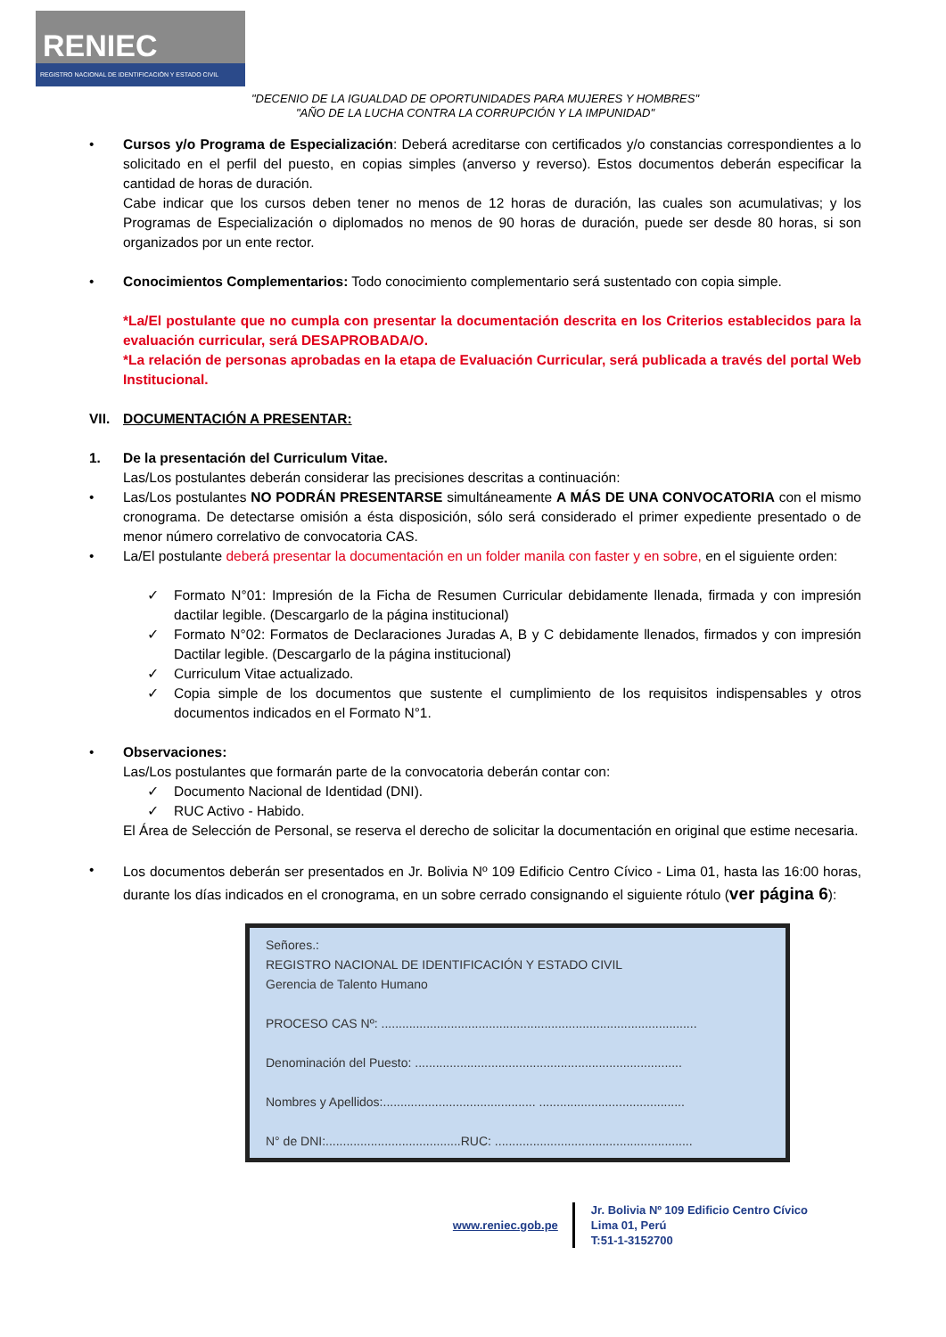RENIEC
REGISTRO NACIONAL DE IDENTIFICACIÓN Y ESTADO CIVIL
"DECENIO DE LA IGUALDAD DE OPORTUNIDADES PARA MUJERES Y HOMBRES"
"AÑO DE LA LUCHA CONTRA LA CORRUPCIÓN Y LA IMPUNIDAD"
• Cursos y/o Programa de Especialización: Deberá acreditarse con certificados y/o constancias correspondientes a lo solicitado en el perfil del puesto, en copias simples (anverso y reverso). Estos documentos deberán especificar la cantidad de horas de duración.
Cabe indicar que los cursos deben tener no menos de 12 horas de duración, las cuales son acumulativas; y los Programas de Especialización o diplomados no menos de 90 horas de duración, puede ser desde 80 horas, si son organizados por un ente rector.
• Conocimientos Complementarios: Todo conocimiento complementario será sustentado con copia simple.
*La/El postulante que no cumpla con presentar la documentación descrita en los Criterios establecidos para la evaluación curricular, será DESAPROBADA/O.
*La relación de personas aprobadas en la etapa de Evaluación Curricular, será publicada a través del portal Web Institucional.
VII. DOCUMENTACIÓN A PRESENTAR:
1. De la presentación del Curriculum Vitae.
Las/Los postulantes deberán considerar las precisiones descritas a continuación:
• Las/Los postulantes NO PODRÁN PRESENTARSE simultáneamente A MÁS DE UNA CONVOCATORIA con el mismo cronograma. De detectarse omisión a ésta disposición, sólo será considerado el primer expediente presentado o de menor número correlativo de convocatoria CAS.
• La/El postulante deberá presentar la documentación en un folder manila con faster y en sobre, en el siguiente orden:
✓ Formato N°01: Impresión de la Ficha de Resumen Curricular debidamente llenada, firmada y con impresión dactilar legible. (Descargarlo de la página institucional)
✓ Formato N°02: Formatos de Declaraciones Juradas A, B y C debidamente llenados, firmados y con impresión Dactilar legible. (Descargarlo de la página institucional)
✓ Curriculum Vitae actualizado.
✓ Copia simple de los documentos que sustente el cumplimiento de los requisitos indispensables y otros documentos indicados en el Formato N°1.
• Observaciones:
Las/Los postulantes que formarán parte de la convocatoria deberán contar con:
✓ Documento Nacional de Identidad (DNI).
✓ RUC Activo - Habido.
El Área de Selección de Personal, se reserva el derecho de solicitar la documentación en original que estime necesaria.
•
Los documentos deberán ser presentados en Jr. Bolivia Nº 109 Edificio Centro Cívico - Lima 01, hasta las 16:00 horas, durante los días indicados en el cronograma, en un sobre cerrado consignando el siguiente rótulo (ver página 6):
Señores.:
REGISTRO NACIONAL DE IDENTIFICACIÓN Y ESTADO CIVIL
Gerencia de Talento Humano
PROCESO CAS Nº: ...........................................................................................
Denominación del Puesto: .............................................................................
Nombres y Apellidos:............................................ ..........................................
N° de DNI:.......................................RUC: .........................................................
www.reniec.gob.pe
Jr. Bolivia Nº 109 Edificio Centro Cívico
Lima 01, Perú
T:51-1-3152700